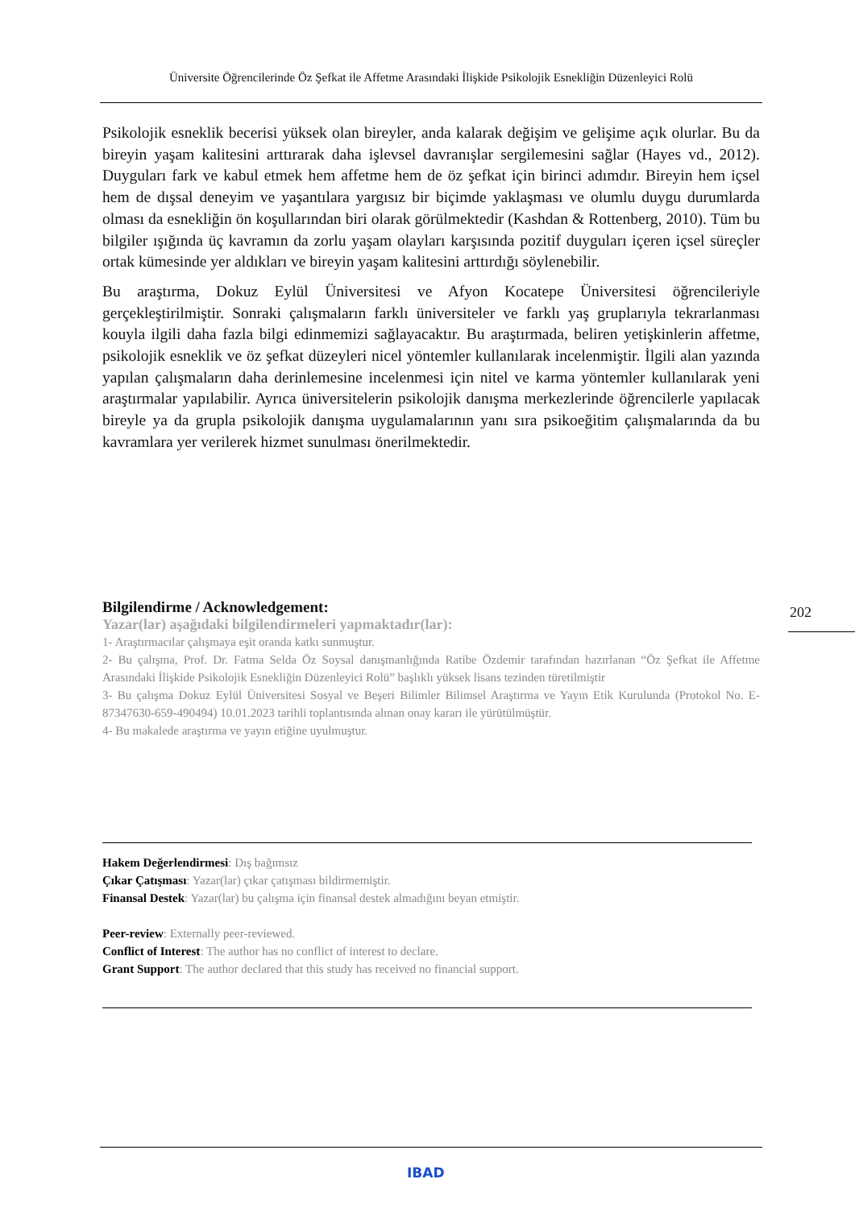Üniversite Öğrencilerinde Öz Şefkat ile Affetme Arasındaki İlişkide Psikolojik Esnekliğin Düzenleyici Rolü
Psikolojik esneklik becerisi yüksek olan bireyler, anda kalarak değişim ve gelişime açık olurlar. Bu da bireyin yaşam kalitesini arttırarak daha işlevsel davranışlar sergilemesini sağlar (Hayes vd., 2012). Duyguları fark ve kabul etmek hem affetme hem de öz şefkat için birinci adımdır. Bireyin hem içsel hem de dışsal deneyim ve yaşantılara yargısız bir biçimde yaklaşması ve olumlu duygu durumlarda olması da esnekliğin ön koşullarından biri olarak görülmektedir (Kashdan & Rottenberg, 2010). Tüm bu bilgiler ışığında üç kavramın da zorlu yaşam olayları karşısında pozitif duyguları içeren içsel süreçler ortak kümesinde yer aldıkları ve bireyin yaşam kalitesini arttırdığı söylenebilir.
Bu araştırma, Dokuz Eylül Üniversitesi ve Afyon Kocatepe Üniversitesi öğrencileriyle gerçekleştirilmiştir. Sonraki çalışmaların farklı üniversiteler ve farklı yaş gruplarıyla tekrarlanması kouyla ilgili daha fazla bilgi edinmemizi sağlayacaktır. Bu araştırmada, beliren yetişkinlerin affetme, psikolojik esneklik ve öz şefkat düzeyleri nicel yöntemler kullanılarak incelenmiştir. İlgili alan yazında yapılan çalışmaların daha derinlemesine incelenmesi için nitel ve karma yöntemler kullanılarak yeni araştırmalar yapılabilir. Ayrıca üniversitelerin psikolojik danışma merkezlerinde öğrencilerle yapılacak bireyle ya da grupla psikolojik danışma uygulamalarının yanı sıra psikoeğitim çalışmalarında da bu kavramlara yer verilerek hizmet sunulması önerilmektedir.
Bilgilendirme / Acknowledgement:
Yazar(lar) aşağıdaki bilgilendirmeleri yapmaktadır(lar):
1- Araştırmacılar çalışmaya eşit oranda katkı sunmuştur.
2- Bu çalışma, Prof. Dr. Fatma Selda Öz Soysal danışmanlığında Ratibe Özdemir tarafından hazırlanan “Öz Şefkat ile Affetme Arasındaki İlişkide Psikolojik Esnekliğin Düzenleyici Rolü” başlıklı yüksek lisans tezinden türetilmiştir
3- Bu çalışma Dokuz Eylül Üniversitesi Sosyal ve Beşeri Bilimler Bilimsel Araştırma ve Yayın Etik Kurulunda (Protokol No. E-87347630-659-490494) 10.01.2023 tarihli toplantısında alınan onay kararı ile yürütülmüştür.
4- Bu makalede araştırma ve yayın etiğine uyulmuştur.
202
Hakem Değerlendirmesi: Dış bağımsız
Çıkar Çatışması: Yazar(lar) çıkar çatışması bildirmemiştir.
Finansal Destek: Yazar(lar) bu çalışma için finansal destek almadığını beyan etmiştir.
Peer-review: Externally peer-reviewed.
Conflict of Interest: The author has no conflict of interest to declare.
Grant Support: The author declared that this study has received no financial support.
IBAD